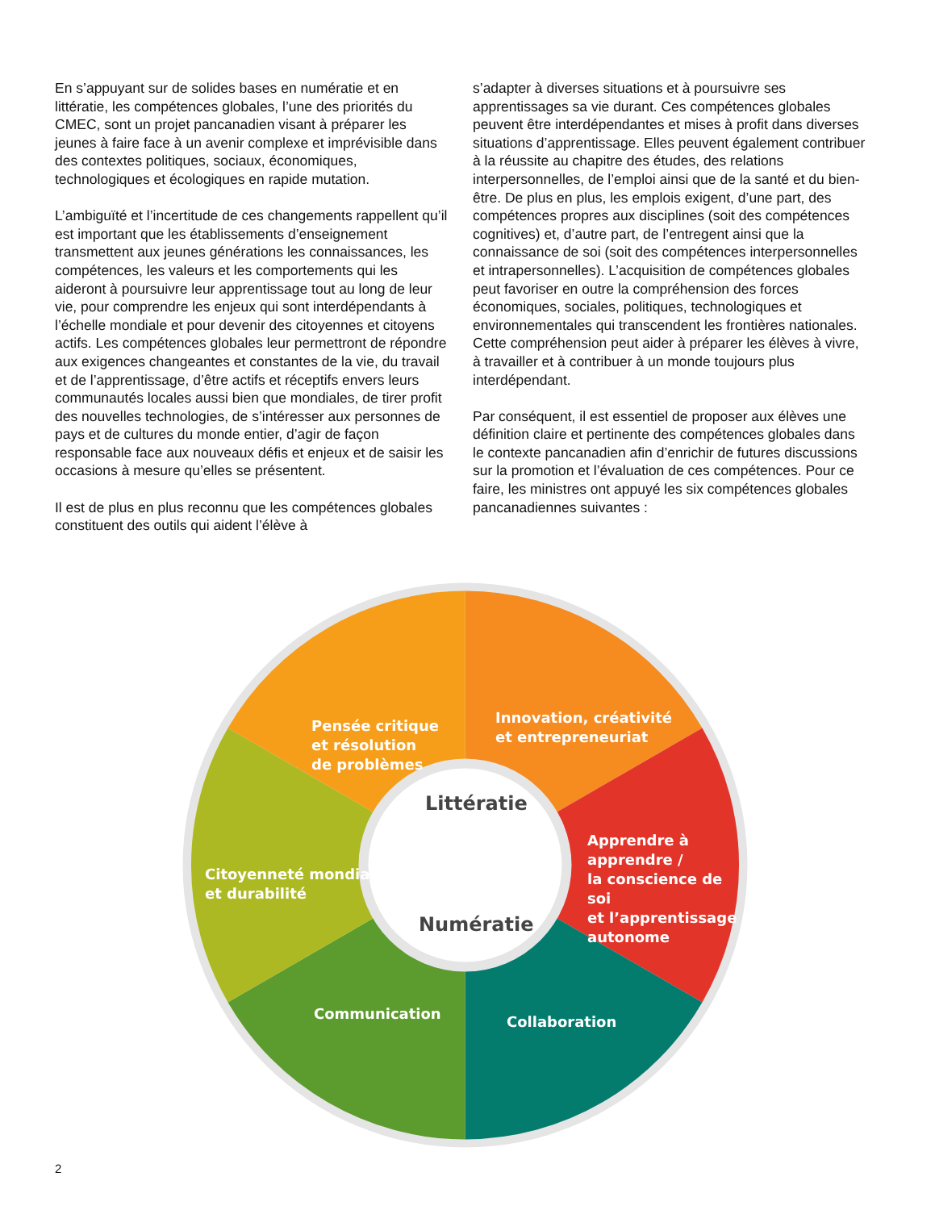En s’appuyant sur de solides bases en numératie et en littératie, les compétences globales, l’une des priorités du CMEC, sont un projet pancanadien visant à préparer les jeunes à faire face à un avenir complexe et imprévisible dans des contextes politiques, sociaux, économiques, technologiques et écologiques en rapide mutation.
L’ambiguïté et l’incertitude de ces changements rappellent qu’il est important que les établissements d’enseignement transmettent aux jeunes générations les connaissances, les compétences, les valeurs et les comportements qui les aideront à poursuivre leur apprentissage tout au long de leur vie, pour comprendre les enjeux qui sont interdépendants à l’échelle mondiale et pour devenir des citoyennes et citoyens actifs. Les compétences globales leur permettront de répondre aux exigences changeantes et constantes de la vie, du travail et de l’apprentissage, d’être actifs et réceptifs envers leurs communautés locales aussi bien que mondiales, de tirer profit des nouvelles technologies, de s’intéresser aux personnes de pays et de cultures du monde entier, d’agir de façon responsable face aux nouveaux défis et enjeux et de saisir les occasions à mesure qu’elles se présentent.
Il est de plus en plus reconnu que les compétences globales constituent des outils qui aident l’élève à
s’adapter à diverses situations et à poursuivre ses apprentissages sa vie durant. Ces compétences globales peuvent être interdépendantes et mises à profit dans diverses situations d’apprentissage. Elles peuvent également contribuer à la réussite au chapitre des études, des relations interpersonnelles, de l’emploi ainsi que de la santé et du bien-être. De plus en plus, les emplois exigent, d’une part, des compétences propres aux disciplines (soit des compétences cognitives) et, d’autre part, de l’entregent ainsi que la connaissance de soi (soit des compétences interpersonnelles et intrapersonnelles). L’acquisition de compétences globales peut favoriser en outre la compréhension des forces économiques, sociales, politiques, technologiques et environnementales qui transcendent les frontières nationales. Cette compréhension peut aider à préparer les élèves à vivre, à travailler et à contribuer à un monde toujours plus interdépendant.
Par conséquent, il est essentiel de proposer aux élèves une définition claire et pertinente des compétences globales dans le contexte pancanadien afin d’enrichir de futures discussions sur la promotion et l’évaluation de ces compétences. Pour ce faire, les ministres ont appuyé les six compétences globales pancanadiennes suivantes :
Littératie
Numératie
Pensée critique
et résolution
de problèmes
Innovation, créativité
et entrepreneuriat
Apprendre à
apprendre /
la conscience de soi
et l’apprentissage
autonome
Citoyenneté mondiale
et durabilité
Communication Collaboration
2